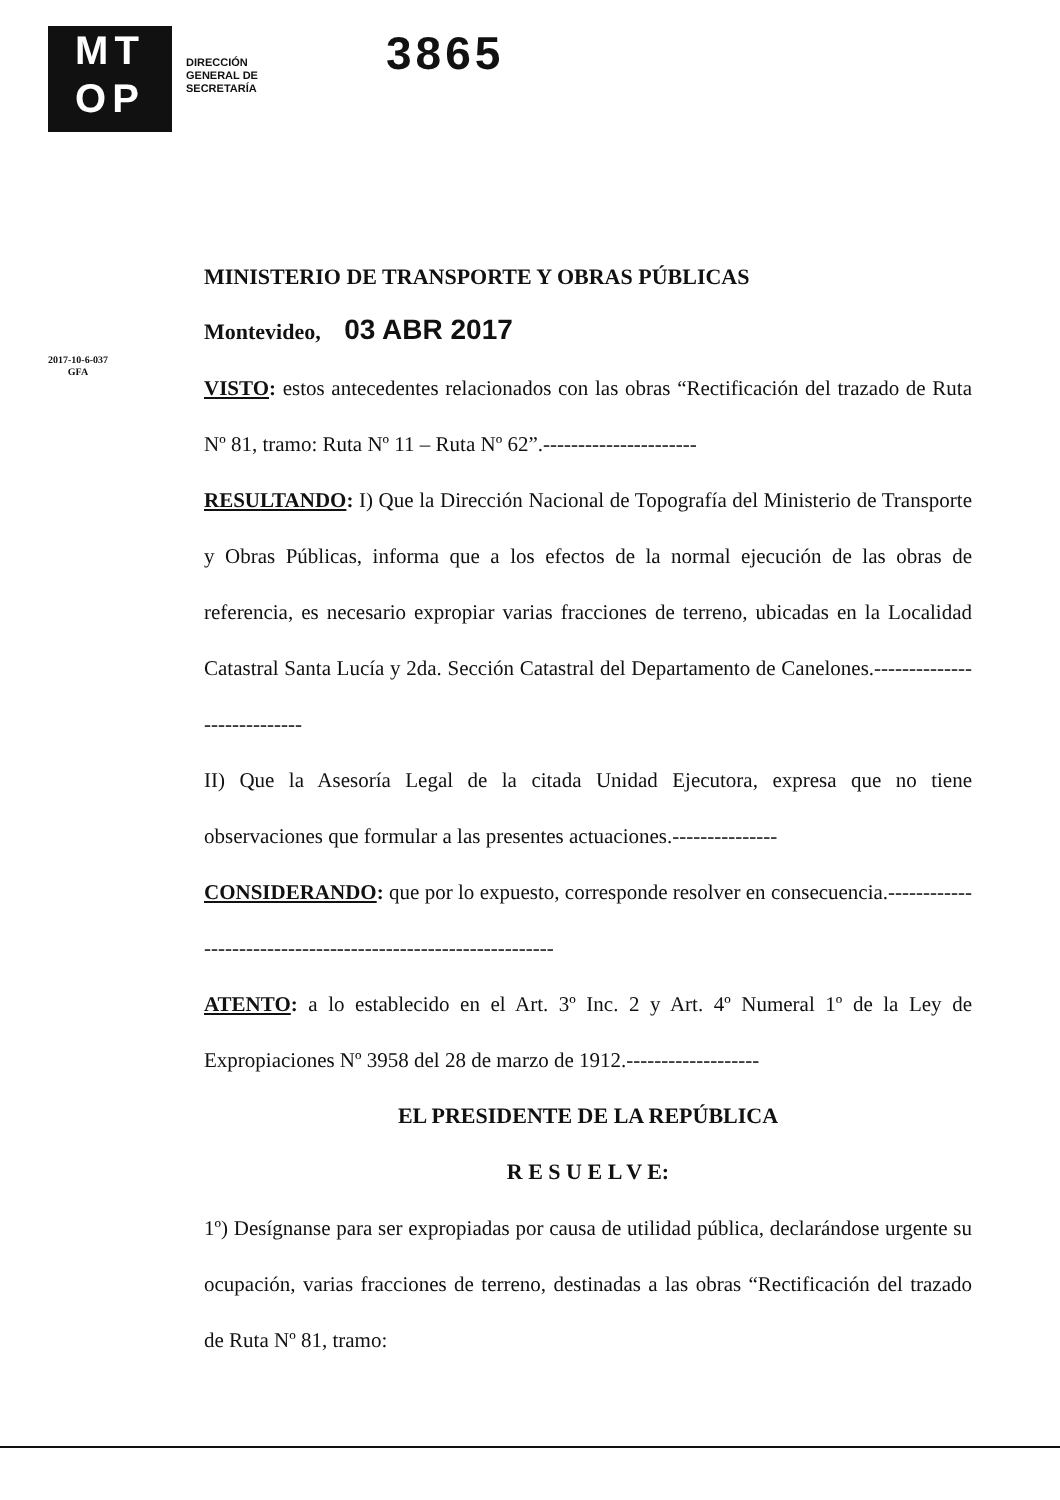MT
OP
DIRECCIÓN GENERAL DE SECRETARÍA
3865
2017-10-6-037
GFA
MINISTERIO DE TRANSPORTE Y OBRAS PÚBLICAS
Montevideo, 03 ABR 2017
VISTO: estos antecedentes relacionados con las obras “Rectificación del trazado de Ruta Nº 81, tramo: Ruta Nº 11 – Ruta Nº 62”.----------------------
RESULTANDO: I) Que la Dirección Nacional de Topografía del Ministerio de Transporte y Obras Públicas, informa que a los efectos de la normal ejecución de las obras de referencia, es necesario expropiar varias fracciones de terreno, ubicadas en la Localidad Catastral Santa Lucía y 2da. Sección Catastral del Departamento de Canelones.----------------------------
II) Que la Asesoría Legal de la citada Unidad Ejecutora, expresa que no tiene observaciones que formular a las presentes actuaciones.---------------
CONSIDERANDO: que por lo expuesto, corresponde resolver en consecuencia.--------------------------------------------------------------
ATENTO: a lo establecido en el Art. 3º Inc. 2 y Art. 4º Numeral 1º de la Ley de Expropiaciones Nº 3958 del 28 de marzo de 1912.-------------------
EL PRESIDENTE DE LA REPÚBLICA
R E S U E L V E:
1º) Desígnanse para ser expropiadas por causa de utilidad pública, declarándose urgente su ocupación, varias fracciones de terreno, destinadas a las obras “Rectificación del trazado de Ruta Nº 81, tramo: